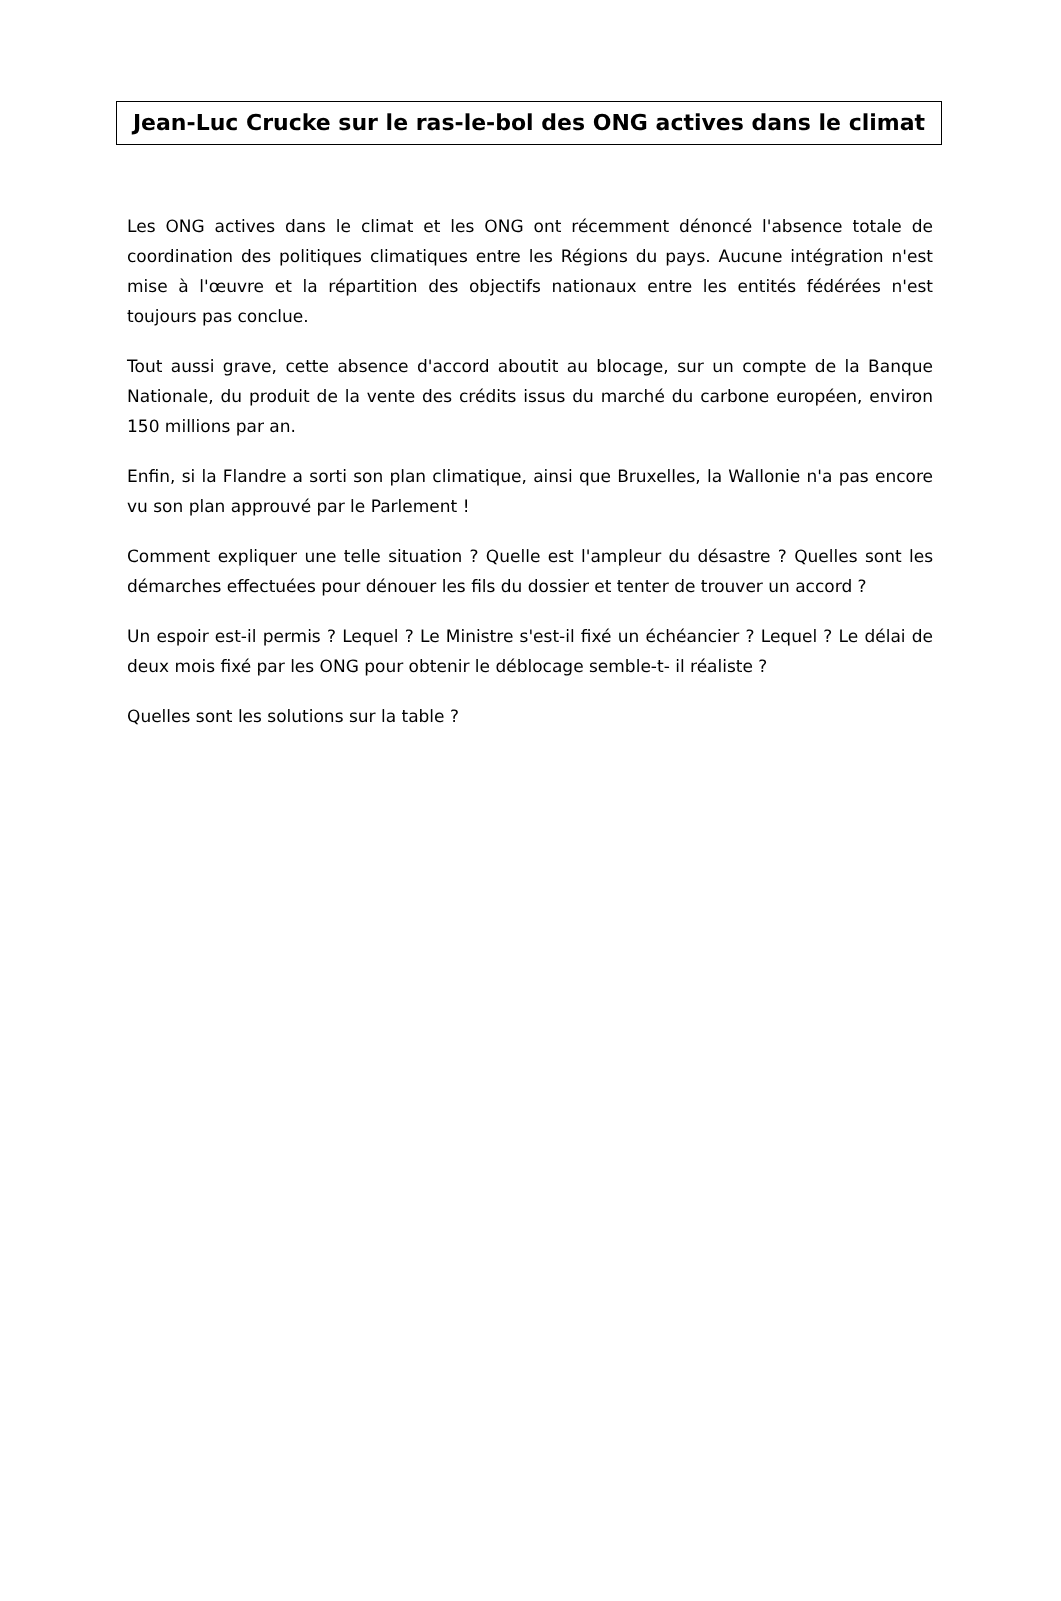Jean-Luc Crucke sur le ras-le-bol des ONG actives dans le climat
Les ONG actives dans le climat et les ONG ont récemment dénoncé l'absence totale de coordination des politiques climatiques entre les Régions du pays. Aucune intégration n'est mise à l'œuvre et la répartition des objectifs nationaux entre les entités fédérées n'est toujours pas conclue.
Tout aussi grave, cette absence d'accord aboutit au blocage, sur un compte de la Banque Nationale, du produit de la vente des crédits issus du marché du carbone européen, environ 150 millions par an.
Enfin, si la Flandre a sorti son plan climatique, ainsi que Bruxelles, la Wallonie n'a pas encore vu son plan approuvé par le Parlement !
Comment expliquer une telle situation ? Quelle est l'ampleur du désastre ? Quelles sont les démarches effectuées pour dénouer les fils du dossier et tenter de trouver un accord ?
Un espoir est-il permis ? Lequel ? Le Ministre s'est-il fixé un échéancier ? Lequel ? Le délai de deux mois fixé par les ONG pour obtenir le déblocage semble-t- il réaliste ?
Quelles sont les solutions sur la table ?